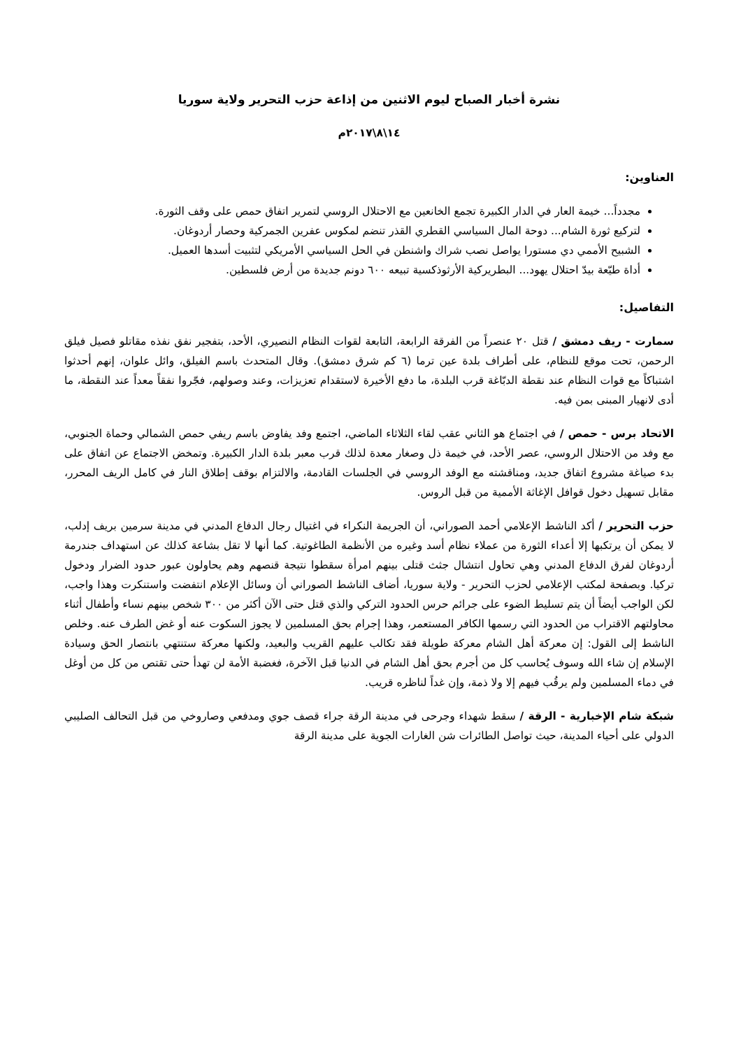نشرة أخبار الصباح ليوم الاثنين من إذاعة حزب التحرير ولاية سوريا
١٤\٨\٢٠١٧م
العناوين:
مجدداً... خيمة العار في الدار الكبيرة تجمع الخانعين مع الاحتلال الروسي لتمرير اتفاق حمص على وقف الثورة.
لتركيع ثورة الشام... دوحة المال السياسي القطري القذر تنضم لمكوس عفرين الجمركية وحصار أردوغان.
الشبيح الأممي دي مستورا يواصل نصب شراك واشنطن في الحل السياسي الأمريكي لتثبيت أسدها العميل.
أداة طيّعة بيدّ احتلال يهود... البطريركية الأرثوذكسية تبيعه ٦٠٠ دونم جديدة من أرض فلسطين.
التفاصيل:
سمارت - ريف دمشق / قتل ٢٠ عنصراً من الفرقة الرابعة، التابعة لقوات النظام النصيري، الأحد، بتفجير نفق نفذه مقاتلو فصيل فيلق الرحمن، تحت موقع للنظام، على أطراف بلدة عين ترما (٦ كم شرق دمشق). وقال المتحدث باسم الفيلق، وائل علوان، إنهم أحدثوا اشتباكاً مع قوات النظام عند نقطة الدبّاغة قرب البلدة، ما دفع الأخيرة لاستقدام تعزيزات، وعند وصولهم، فجّروا نفقاً معداً عند النقطة، ما أدى لانهيار المبنى بمن فيه.
الاتحاد برس - حمص / في اجتماع هو الثاني عقب لقاء الثلاثاء الماضي، اجتمع وفد يفاوض باسم ريفي حمص الشمالي وحماة الجنوبي، مع وفد من الاحتلال الروسي، عصر الأحد، في خيمة ذل وصغار معدة لذلك قرب معبر بلدة الدار الكبيرة. وتمخض الاجتماع عن اتفاق على بدء صياغة مشروع اتفاق جديد، ومناقشته مع الوفد الروسي في الجلسات القادمة، والالتزام بوقف إطلاق النار في كامل الريف المحرر، مقابل تسهيل دخول قوافل الإغاثة الأممية من قبل الروس.
حزب التحرير / أكد الناشط الإعلامي أحمد الصوراني، أن الجريمة النكراء في اغتيال رجال الدفاع المدني في مدينة سرمين بريف إدلب، لا يمكن أن يرتكبها إلا أعداء الثورة من عملاء نظام أسد وغيره من الأنظمة الطاغوتية. كما أنها لا تقل بشاعة كذلك عن استهداف جندرمة أردوغان لفرق الدفاع المدني وهي تحاول انتشال جثث قتلى بينهم امرأة سقطوا نتيجة قنصهم وهم يحاولون عبور حدود الضرار ودخول تركيا. وبصفحة لمكتب الإعلامي لحزب التحرير - ولاية سوريا، أضاف الناشط الصوراني أن وسائل الإعلام انتفضت واستنكرت وهذا واجب، لكن الواجب أيضاً أن يتم تسليط الضوء على جرائم حرس الحدود التركي والذي قتل حتى الآن أكثر من ٣٠٠ شخص بينهم نساء وأطفال أثناء محاولتهم الاقتراب من الحدود التي رسمها الكافر المستعمر، وهذا إجرام بحق المسلمين لا يجوز السكوت عنه أو غض الطرف عنه. وخلص الناشط إلى القول: إن معركة أهل الشام معركة طويلة فقد تكالب عليهم القريب والبعيد، ولكنها معركة ستنتهي بانتصار الحق وسيادة الإسلام إن شاء الله وسوف يُحاسب كل من أجرم بحق أهل الشام في الدنيا قبل الآخرة، فغضبة الأمة لن تهدأ حتى تقتص من كل من أوغل في دماء المسلمين ولم يرقُب فيهم إلا ولا ذمة، وإن غداً لناظره قريب.
شبكة شام الإخبارية - الرقة / سقط شهداء وجرحى في مدينة الرقة جراء قصف جوي ومدفعي وصاروخي من قبل التحالف الصليبي الدولي على أحياء المدينة، حيث تواصل الطائرات شن الغارات الجوية على مدينة الرقة